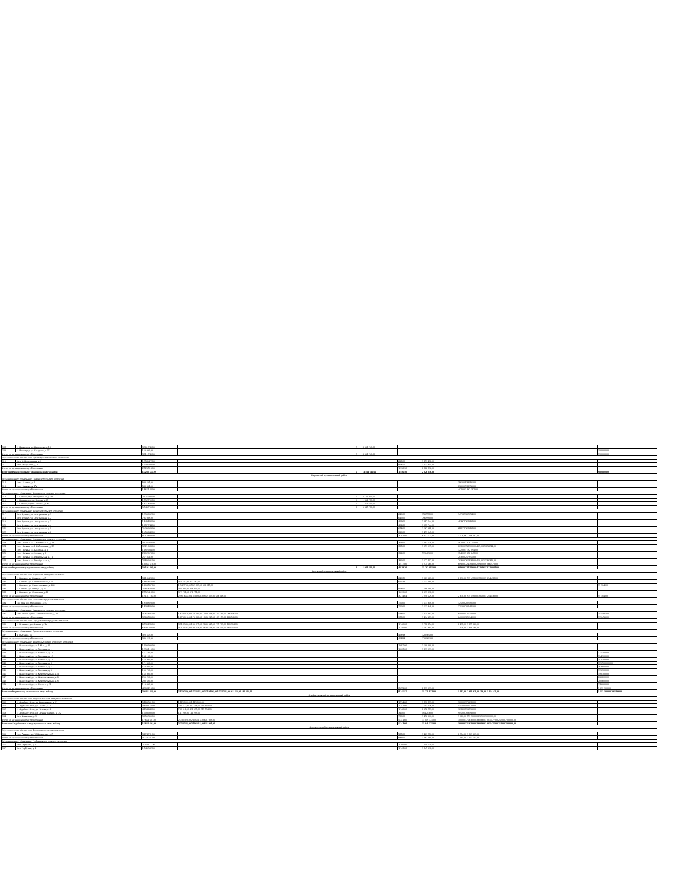| 108 | Г. Ивангород, ул. Пасторова, д. 13 | 3 561 740,00 | | 2 | 3 561 740,00 | | | | |
| 109 | Г. Ивангород, ул. Гагарина, д. 77 | 150 000,00 | | | | | | | 150 000,00 |
| Итого по муниципальному образованию | | 3 711 740,00 | | 2 | 3 561 740,00 | | | | 150 000,00 |
| Муниципальное образование Пустомержское сельское поселение | | | | | | | | | |
| 110 | Дер. Б. Пустомержа, д. 2 | 1 393 472,00 | | | | 693,00 | 1 393 472,00 | | |
| 111 | Дер. Мануйлово, д. 1 | 1 433 344,00 | | | | 863,50 | 1 433 344,00 | | |
| Итого по муниципальному образованию | | 2 826 816,00 | | | | 1 556,50 | 2 826 816,00 | | |
| Итого по Кингисеппскому муниципальному району | | 15 288 556,00 | | 6 | 11 561 740,00 | 1 556,50 | 2 826 816,00 | | 900 000,00 |
| Киришский муниципальный район | | | | | | | | | |
| Муниципальное образование Глажевское сельское поселение | | | | | | | | | |
| 112 | Пос. Глажево, д. 1 | 933 591,00 | | | | | | 186,00 933 591,00 | |
| 113 | Пос. Глажево, д. 1А | 933 591,00 | | | | | | 216,00 933 591,00 | |
| Итого по муниципальному образованию | | 1 867 182,00 | | | | | | 402,00 1 867 182,00 | |
| Муниципальное образование Киришское городское поселение | | | | | | | | | |
| 114 | Г. Кириши, бул. Молодежный, д. 19 | 2 125 400,00 | | 1 | 2 125 400,00 | | | | |
| 115 | Г. Кириши, просп. Героев, д. 28 | 1 952 700,00 | | 1 | 1 952 700,00 | | | | |
| 116 | Г. Кириши, просп. Ленина, д. 37 | 1 871 600,00 | | 1 | 1 871 600,00 | | | | |
| Итого по муниципальному образованию | | 5 949 700,00 | | 3 | 5 949 700,00 | | | | |
| Муниципальное образование Кусинское сельское поселение | | | | | | | | | |
| 117 | Дер. Кусино, ул. Центральная, д. 1 | 1 559 092,00 | | | | 640,00 | 796 998,00 | 547,02 762 094,00 | |
| 118 | Дер. Кусино, ул. Центральная, д. 2 | 796 998,00 | | | | 640,00 | 796 998,00 | | |
| 119 | Дер. Кусино, ул. Центральная, д. 3 | 1 849 838,00 | | | | 401,60 | 1 087 744,00 | 483,62 762 094,00 | |
| 120 | Дер. Кусино, ул. Центральная, д. 4 | 1 087 744,00 | | | | 401,60 | 1 087 744,00 | | |
| 121 | Дер. Кусино, ул. Центральная, д. 5 | 2 430 083,00 | | | | 623,00 | 1 667 989,00 | 698,32 762 094,00 | |
| 122 | Дер. Кусино, ул. Центральная, д. 6 | 1 495 048,00 | | | | 595,00 | 1 495 048,00 | | |
| Итого по муниципальному образованию | | 9 218 803,00 | | | | 3 301,80 | 6 932 521,00 | 1 728,96 2 286 282,00 | |
| Муниципальное образование Пчевжинское сельское поселение | | | | | | | | | |
| 123 | Пос. Пчевжа, ул. 2 Набережная, д. 18 | 3 122 383,00 | | | | 368,00 | 1 093 139,00 | 462,00 2 029 244,00 | |
| 124 | Пос. Пчевжа, ул. 2 Набережная, д. 23 | 3 321 083,00 | | | | 368,00 | 1 093 139,00 | 203,00 198 700,00 462,00 2 029 244,00 | |
| 125 | Пос. Пчевжа, ул. Гагарина, д. 1 | 1 182 094,00 | | | | | | 322,00 1 182 094,00 | |
| 126 | Пос. Пчевжа, ул. Лесная, д. 2 | 2 602 073,00 | | | | 391,00 | 915 425,00 | 384,00 1 686 648,00 | |
| 127 | Пос. Пчевжа, ул. Октябрьская, д. 11 | 257 851,00 | | | | | | 203,00 257 851,00 | |
| 128 | Пос. Пчевжа, ул. Октябрьская, д. 7 | 2 580 035,00 | | | | 390,00 | 1 172 857,00 | 203,00 267 838,00 460,00 1 139 340,00 | |
| Итого по муниципальному образованию | | 13 065 519,00 | | | | 1 517,00 | 4 274 560,00 | 609,00 724 389,00 2 090,00 8 066 570,00 | |
| Итого по Киришскому муниципальному району | | 30 101 204,00 | | 3 | 5 949 700,00 | 4 819,70 | 11 207 081,00 | 609,00 724 389,00 4 220,96 12 220 034,00 | |
| Кировский муниципальный район | | | | | | | | | |
| Муниципальное образование Кировское городское поселение | | | | | | | | | |
| 129 | Г. Кировск, ул. Горького, д. 8 | 3 213 423,00 | | | | 640,20 | 1 023 527,00 | 2 310,00 935 458,00 386,00 1 254 438,00 | |
| 130 | Г. Кировск, ул. Комсомольская, д. 9 | 1 885 872,00 | 372 782,00 372 782,00 | | | 626,44 | 1 513 090,00 | | |
| 131 | Г. Кировск, ул. Магистральная, д. 48б | 1 603 807,00 | 1 542 703,00 852 885,00 686 818,00 | | | | | | 55 104,00 |
| 132 | Г. Кировск, ул. Победы, д. 23 | 2 486 680,00 | 388 400,00 388 400,00 | | | 903,00 | 2 198 280,00 | | |
| 133 | Г. Кировск, ул. Советская, д. 26 | 2 892 413,00 | 372 781,00 372 781,00 | | | 1 035,00 | 2 515 632,00 | | |
| Итого по муниципальному образованию | | 12 181 195,00 | 2 581 666,00 1 033 963,00 852 885,00 686 818,00 | | | 3 214,64 | 7 250 529,00 | 2 310,00 935 458,00 386,00 1 254 438,00 | 55 104,00 |
| Муниципальное образование Мгинское городское поселение | | | | | | | | | |
| 134 | Г.п. Мга, пр. Революции, д. 50 | 1 833 829,00 | | | | 705,00 | 1 631 348,00 | 125,00 202 481,00 | |
| Итого по муниципальному образованию | | 1 833 829,00 | | | | 705,00 | 1 631 348,00 | 125,00 202 481,00 | |
| Муниципальное образование Назиевское городское поселение | | | | | | | | | |
| 135 | Пос. Назия, просп. Комсомольский, д. 11 | 3 766 835,00 | 1 679 019,00 179 830,00 1 089 248,00 183 195,00 266 946,00 | | | 583,00 | 1 434 981,00 | 640,00 521 340,00 | 151 495,00 |
| Итого по муниципальному образованию | | 3 766 835,00 | 1 679 019,00 179 830,00 1 089 248,00 183 195,00 266 946,00 | | | 583,00 | 1 434 981,00 | 640,00 521 340,00 | 151 495,00 |
| Муниципальное образование Отрадненское городское поселение | | | | | | | | | |
| 136 | Г. Отрадное, ул. Ленина, д. 1а | 6 830 289,00 | 3 718 535,00 199 878,00 2 630 648,00 728 705,00 160 304,00 | | | 1 140,00 | 1 782 394,00 | 2 418,00 1 329 660,00 | |
| Итого по муниципальному образованию | | 6 830 289,00 | 3 718 535,00 199 878,00 2 630 648,00 728 705,00 160 304,00 | | | 1 140,00 | 1 782 394,00 | 2 418,00 1 329 660,00 | |
| Муниципальное образование Суховское сельское поселение | | | | | | | | | |
| 137 | д. Выстав д. 16 | 320 565,00 | | | | 403,93 | 320 565,00 | | |
| Итого по муниципальному образованию | | 320 565,00 | | | | 403,93 | 320 565,00 | | |
| Муниципальное образование Шлиссельбургское городское поселение | | | | | | | | | |
| 138 | Г. Шлиссельбург, ул. 1 Мая, д. 20 | 1 500 000,00 | | | | 1 097,00 | 1 500 000,00 | | |
| 139 | Г. Шлиссельбург, ул. Затонная, д. 1 | 1 355 115,00 | | | | 1 002,00 | 1 355 115,00 | | |
| 140 | Г. Шлиссельбург, ул. Затонная, д. 11 | 171 100,00 | | | | | | | 171 100,00 |
| 141 | Г. Шлиссельбург, ул. Затонная, д. 13 | 154 100,00 | | | | | | | 154 100,00 |
| 142 | Г. Шлиссельбург, ул. Затонная, д. 15 | 152 300,00 | | | | | | | 152 300,00 |
| 143 | Г. Шлиссельбург, ул. Затонная, д. 3 | 171 900,00 | | | | | | | 171 900,00 0,00 |
| 144 | Г. Шлиссельбург, ул. Затонная, д. 5 | 163 900,00 | | | | | | | 163 900,00 |
| 145 | Г. Шлиссельбург, ул. Затонная, д. 9 | 155 700,00 | | | | | | | 155 700,00 |
| 146 | Г. Шлиссельбург, ул. Комсомольская, д. 4 | 158 300,00 | | | | | | | 158 300,00 |
| 147 | Г. Шлиссельбург, ул. Комсомольская, д. 6 | 206 200,00 | | | | | | | 206 200,00 |
| 148 | Г. Шлиссельбург, ул. Комсомольская, д. 8 | 200 600,00 | | | | | | | 200 600,00 |
| 149 | Г. Шлиссельбург, ул. Уткина, д. 19 | 119 000,00 | | | | | | | 119 000,00 |
| Итого по муниципальному образованию | | 4 508 215,00 | | | | 2 099,00 | 2 855 115,00 | | 1 653 100,00 |
| Итого по Кировскому муниципальному району | | 29 461 238,00 | 7 979 220,00 1 372 471,00 3 719 896,00 1 374 285,00 951 764,00 160 304,00 | | | 8 145,57 | 15 278 932,00 | 5 893,00 2 988 939,00 386,00 1 254 438,00 | 1 653 100,00 206 599,00 |
| Лодейнопольский муниципальный район | | | | | | | | | |
| Муниципальное образование Лодейнопольское городское поселение | | | | | | | | | |
| 150 | Г. Лодейное Поле, ул. Коммунаров, д. 21 | 5 166 501,00 | 1 120 000,00 1 120 000,00 | | | 1 974,60 | 3 870 871,00 | 100,00 175 630,00 | |
| 151 | Г. Лодейное Поле, ул. Титова, д. 2 | 3 844 152,00 | 738 512,00 422 558,00 315 954,00 | | | 1 152,00 | 2 601 216,00 | 515,00 504 424,00 | |
| 152 | Г. Лодейное Поле, ул. Титова, д. 4 | 4 154 648,00 | 738 512,00 422 558,00 315 954,00 | | | 1 140,00 | 2 596 281,00 | 363,60 819 855,00 | |
| 153 | Г. Лодейное Поле, пр. Ленинградское, д. 75а | 1 409 000,00 | 141 299,00 141 299,00 | | | 315,00 | 484 203,00 | 905,00 783 498,00 | |
| 154 | Дер. Шамокша, д. 1 | 3 090 300,00 | | | | 760,00 | 1 496 600,00 | 1 020,00 893 700,00 252,00 700 000,00 | |
| Итого по муниципальному образованию | | 17 664 601,00 | 2 738 323,00 2 106 415,00 631 908,00 | | | 5 341,60 | 11 049 171,00 | 100,00 175 630,00 3 603,60 3 001 477,00 252,00 700 000,00 | |
| Итого по Лодейнопольскому муниципальному району | | 17 664 601,00 | 2 738 323,00 2 106 415,00 631 908,00 | | | 5 341,60 | 11 049 171,00 | 100,00 175 630,00 3 603,60 3 001 477,00 252,00 700 000,00 | |
| Ломоносовский муниципальный район | | | | | | | | | |
| Муниципальное образование Аннинское сельское поселение | | | | | | | | | |
| 155 | Пос. Аннино, ул. 10 Пятилетки, д. 8 | 3 274 781,00 | | | | 938,00 | 1 463 280,00 | 2 284,00 1 811 501,00 | |
| Итого по муниципальному образованию | | 3 274 781,00 | | | | 938,00 | 1 463 280,00 | 2 284,00 1 811 501,00 | |
| Муниципальное образование Горбунковское сельское поселение | | | | | | | | | |
| 156 | Дер. Горбунки, д. 2 | 2 250 111,00 | | | | 1 380,00 | 2 250 111,00 | | |
| 157 | Дер. Горбунки, д. 4 | 1 849 532,00 | | | | 1 143,00 | 1 849 532,00 | | |